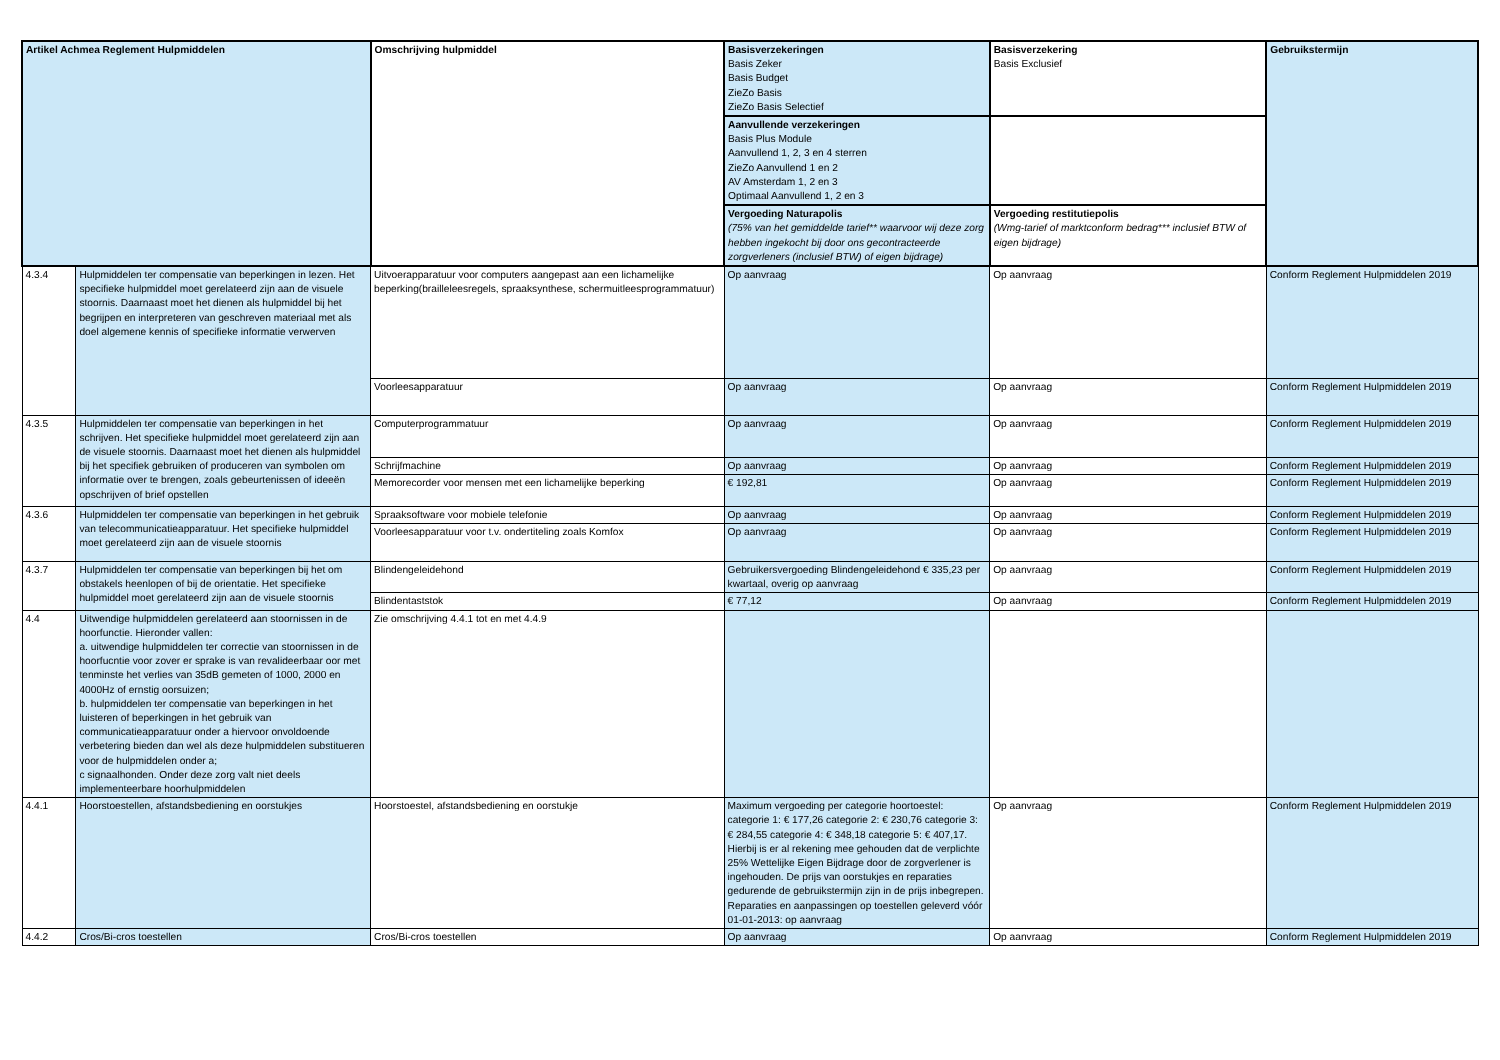| Artikel Achmea Reglement Hulpmiddelen | | Omschrijving hulpmiddel | Basisverzekeringen Basis Zeker Basis Budget ZieZo Basis ZieZo Basis Selectief | Basisverzekering Basis Exclusief | Gebruikstermijn |
| | | | Aanvullende verzekeringen Basis Plus Module Aanvullend 1, 2, 3 en 4 sterren ZieZo Aanvullend 1 en 2 AV Amsterdam 1, 2 en 3 Optimaal Aanvullend 1, 2 en 3 | | |
| | | | Vergoeding Naturapolis (75% van het gemiddelde tarief** waarvoor wij deze zorg hebben ingekocht bij door ons gecontracteerde zorgverleners (inclusief BTW) of eigen bijdrage) | Vergoeding restitutiepolis (Wmg-tarief of marktconform bedrag*** inclusief BTW of eigen bijdrage) | |
| 4.3.4 | Hulpmiddelen ter compensatie van beperkingen in lezen. Het specifieke hulpmiddel moet gerelateerd zijn aan de visuele stoornis. Daarnaast moet het dienen als hulpmiddel bij het begrijpen en interpreteren van geschreven materiaal met als doel algemene kennis of specifieke informatie verwerven | Uitvoerapparatuur voor computers aangepast aan een lichamelijke beperking(brailleleesregels, spraaksynthese, schermuitleesprogrammatuur) | Op aanvraag | Op aanvraag | Conform Reglement Hulpmiddelen 2019 |
| | | Voorleesapparatuur | Op aanvraag | Op aanvraag | Conform Reglement Hulpmiddelen 2019 |
| 4.3.5 | Hulpmiddelen ter compensatie van beperkingen in het schrijven. Het specifieke hulpmiddel moet gerelateerd zijn aan de visuele stoornis. Daarnaast moet het dienen als hulpmiddel bij het specifiek gebruiken of produceren van symbolen om informatie over te brengen, zoals gebeurtenissen of ideeën opschrijven of brief opstellen | Computerprogrammatuur | Op aanvraag | Op aanvraag | Conform Reglement Hulpmiddelen 2019 |
| | | Schrijfmachine | Op aanvraag | Op aanvraag | Conform Reglement Hulpmiddelen 2019 |
| | | Memorecorder voor mensen met een lichamelijke beperking | € 192,81 | Op aanvraag | Conform Reglement Hulpmiddelen 2019 |
| 4.3.6 | Hulpmiddelen ter compensatie van beperkingen in het gebruik van telecommunicatieapparatuur. Het specifieke hulpmiddel moet gerelateerd zijn aan de visuele stoornis | Spraaksoftware voor mobiele telefonie | Op aanvraag | Op aanvraag | Conform Reglement Hulpmiddelen 2019 |
| | | Voorleesapparatuur voor t.v. ondertiteling zoals Komfox | Op aanvraag | Op aanvraag | Conform Reglement Hulpmiddelen 2019 |
| 4.3.7 | Hulpmiddelen ter compensatie van beperkingen bij het om obstakels heenlopen of bij de orientatie. Het specifieke hulpmiddel moet gerelateerd zijn aan de visuele stoornis | Blindengeleidehond | Gebruikersvergoeding Blindengeleidehond € 335,23 per kwartaal, overig op aanvraag | Op aanvraag | Conform Reglement Hulpmiddelen 2019 |
| | | Blindentaststok | € 77,12 | Op aanvraag | Conform Reglement Hulpmiddelen 2019 |
| 4.4 | Uitwendige hulpmiddelen gerelateerd aan stoornissen in de hoorfunctie. Hieronder vallen: a. uitwendige hulpmiddelen ter correctie van stoornissen in de hoorfucntie voor zover er sprake is van revalideerbaar oor met tenminste het verlies van 35dB gemeten of 1000, 2000 en 4000Hz of ernstig oorsuizen; b. hulpmiddelen ter compensatie van beperkingen in het luisteren of beperkingen in het gebruik van communicatieapparatuur onder a hiervoor onvoldoende verbetering bieden dan wel als deze hulpmiddelen substitueren voor de hulpmiddelen onder a; c signaalhonden. Onder deze zorg valt niet deels implementeerbare hoorhulpmiddelen | Zie omschrijving 4.4.1 tot en met 4.4.9 | | | |
| 4.4.1 | Hoorstoestellen, afstandsbediening en oorstukjes | Hoorstoestel, afstandsbediening en oorstukje | Maximum vergoeding per categorie hoortoestel: categorie 1: € 177,26 categorie 2: € 230,76 categorie 3: € 284,55 categorie 4: € 348,18 categorie 5: € 407,17. Hierbij is er al rekening mee gehouden dat de verplichte 25% Wettelijke Eigen Bijdrage door de zorgverlener is ingehouden. De prijs van oorstukjes en reparaties gedurende de gebruikstermijn zijn in de prijs inbegrepen. Reparaties en aanpassingen op toestellen geleverd vóór 01-01-2013: op aanvraag | Op aanvraag | Conform Reglement Hulpmiddelen 2019 |
| 4.4.2 | Cros/Bi-cros toestellen | Cros/Bi-cros toestellen | Op aanvraag | Op aanvraag | Conform Reglement Hulpmiddelen 2019 |